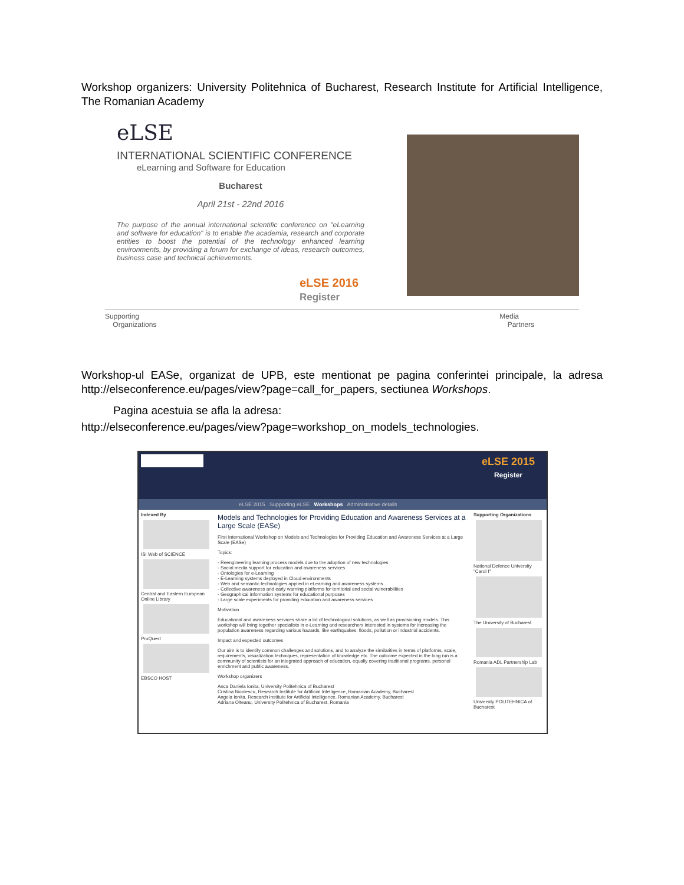Workshop organizers: University Politehnica of Bucharest, Research Institute for Artificial Intelligence, The Romanian Academy
eLSE
INTERNATIONAL SCIENTIFIC CONFERENCE
eLearning and Software for Education
Bucharest
April 21st - 22nd 2016
The purpose of the annual international scientific conference on "eLearning and software for education" is to enable the academia, research and corporate entities to boost the potential of the technology enhanced learning environments, by providing a forum for exchange of ideas, research outcomes, business case and technical achievements.
eLSE 2016
Register
Supporting
Organizations Media
Partners
Workshop-ul EASe, organizat de UPB, este mentionat pe pagina conferintei principale, la adresa http://elseconference.eu/pages/view?page=call_for_papers, sectiunea Workshops.
Pagina acestuia se afla la adresa:
http://elseconference.eu/pages/view?page=workshop_on_models_technologies.
eLSE 2015
Register
eLSE 2015 Supporting eLSE Workshops Administrative details
Indexed By
ISI Web of SCIENCE
Central and Eastern European Online Library
ProQuest
EBSCO HOST
Models and Technologies for Providing Education and Awareness Services at a Large Scale (EASe)
First International Workshop on Models and Technologies for Providing Education and Awareness Services at a Large Scale (EASe)
Topics:
- Reengineering learning process models due to the adoption of new technologies
- Social media support for education and awareness services
- Ontologies for e-Learning
- E-Learning systems deployed in Cloud environments
- Web and semantic technologies applied in eLearning and awareness systems
- Collective awareness and early warning platforms for territorial and social vulnerabilities
- Geographical information systems for educational purposes
- Large scale experiments for providing education and awareness services
Motivation
Educational and awareness services share a lot of technological solutions, as well as provisioning models. This workshop will bring together specialists in e-Learning and researchers interested in systems for increasing the population awareness regarding various hazards, like earthquakes, floods, pollution or industrial accidents.
Impact and expected outcomes
Our aim is to identify common challenges and solutions, and to analyze the similarities in terms of platforms, scale, requirements, visualization techniques, representation of knowledge etc. The outcome expected in the long run is a community of scientists for an integrated approach of education, equally covering traditional programs, personal enrichment and public awareness.
Workshop organizers
Anca Daniela Ionita, University Politehnica of Bucharest
Cristina Nicolescu, Research Institute for Artificial Intelligence, Romanian Academy, Bucharest
Angela Ionita, Research Institute for Artificial Intelligence, Romanian Academy, Bucharest
Adriana Olteanu, University Politehnica of Bucharest, Romania
Supporting Organizations
National Defence University "Carol I"
The University of Bucharest
Romania ADL Partnership Lab
University POLITEHNICA of Bucharest